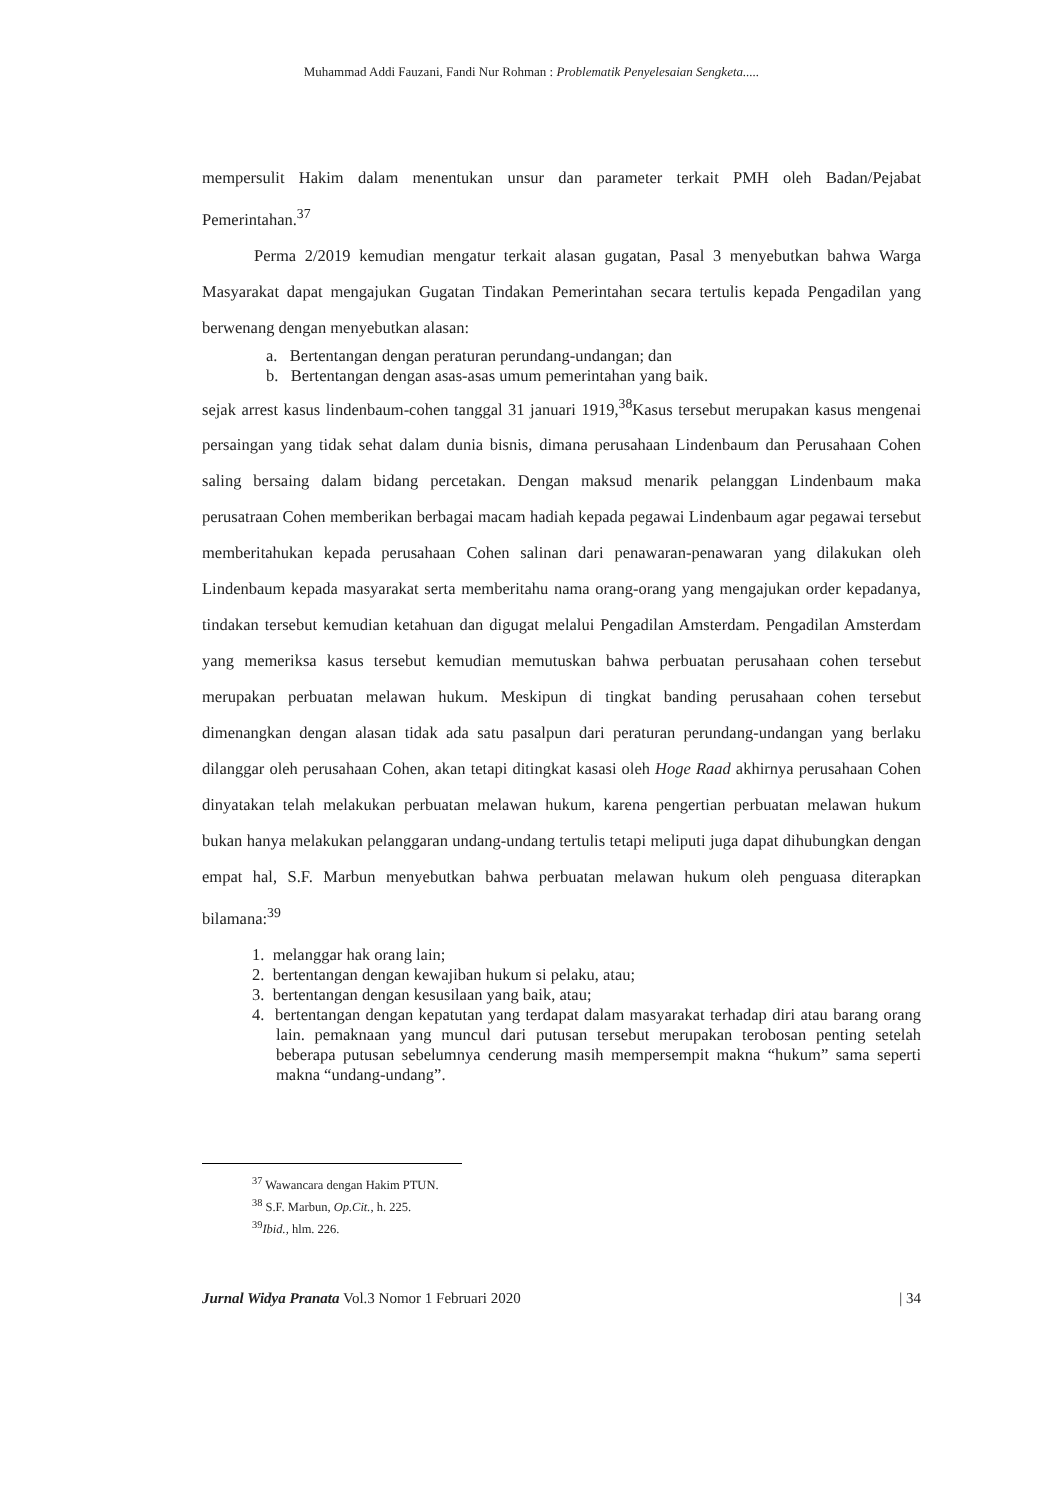Muhammad Addi Fauzani, Fandi Nur Rohman : Problematik Penyelesaian Sengketa.....
mempersulit Hakim dalam menentukan unsur dan parameter terkait PMH oleh Badan/Pejabat Pemerintahan.<sup>37</sup>
Perma 2/2019 kemudian mengatur terkait alasan gugatan, Pasal 3 menyebutkan bahwa Warga Masyarakat dapat mengajukan Gugatan Tindakan Pemerintahan secara tertulis kepada Pengadilan yang berwenang dengan menyebutkan alasan:
a. Bertentangan dengan peraturan perundang-undangan; dan
b. Bertentangan dengan asas-asas umum pemerintahan yang baik.
sejak arrest kasus lindenbaum-cohen tanggal 31 januari 1919,<sup>38</sup>Kasus tersebut merupakan kasus mengenai persaingan yang tidak sehat dalam dunia bisnis, dimana perusahaan Lindenbaum dan Perusahaan Cohen saling bersaing dalam bidang percetakan. Dengan maksud menarik pelanggan Lindenbaum maka perusatraan Cohen memberikan berbagai macam hadiah kepada pegawai Lindenbaum agar pegawai tersebut memberitahukan kepada perusahaan Cohen salinan dari penawaran-penawaran yang dilakukan oleh Lindenbaum kepada masyarakat serta memberitahu nama orang-orang yang mengajukan order kepadanya, tindakan tersebut kemudian ketahuan dan digugat melalui Pengadilan Amsterdam. Pengadilan Amsterdam yang memeriksa kasus tersebut kemudian memutuskan bahwa perbuatan perusahaan cohen tersebut merupakan perbuatan melawan hukum. Meskipun di tingkat banding perusahaan cohen tersebut dimenangkan dengan alasan tidak ada satu pasalpun dari peraturan perundang-undangan yang berlaku dilanggar oleh perusahaan Cohen, akan tetapi ditingkat kasasi oleh Hoge Raad akhirnya perusahaan Cohen dinyatakan telah melakukan perbuatan melawan hukum, karena pengertian perbuatan melawan hukum bukan hanya melakukan pelanggaran undang-undang tertulis tetapi meliputi juga dapat dihubungkan dengan empat hal, S.F. Marbun menyebutkan bahwa perbuatan melawan hukum oleh penguasa diterapkan bilamana:<sup>39</sup>
1. melanggar hak orang lain;
2. bertentangan dengan kewajiban hukum si pelaku, atau;
3. bertentangan dengan kesusilaan yang baik, atau;
4. bertentangan dengan kepatutan yang terdapat dalam masyarakat terhadap diri atau barang orang lain. pemaknaan yang muncul dari putusan tersebut merupakan terobosan penting setelah beberapa putusan sebelumnya cenderung masih mempersempit makna “hukum” sama seperti makna “undang-undang”.
<sup>37</sup> Wawancara dengan Hakim PTUN.
<sup>38</sup> S.F. Marbun, Op.Cit., h. 225.
<sup>39</sup> Ibid., hlm. 226.
Jurnal Widya Pranata Vol.3 Nomor 1 Februari 2020 | 34